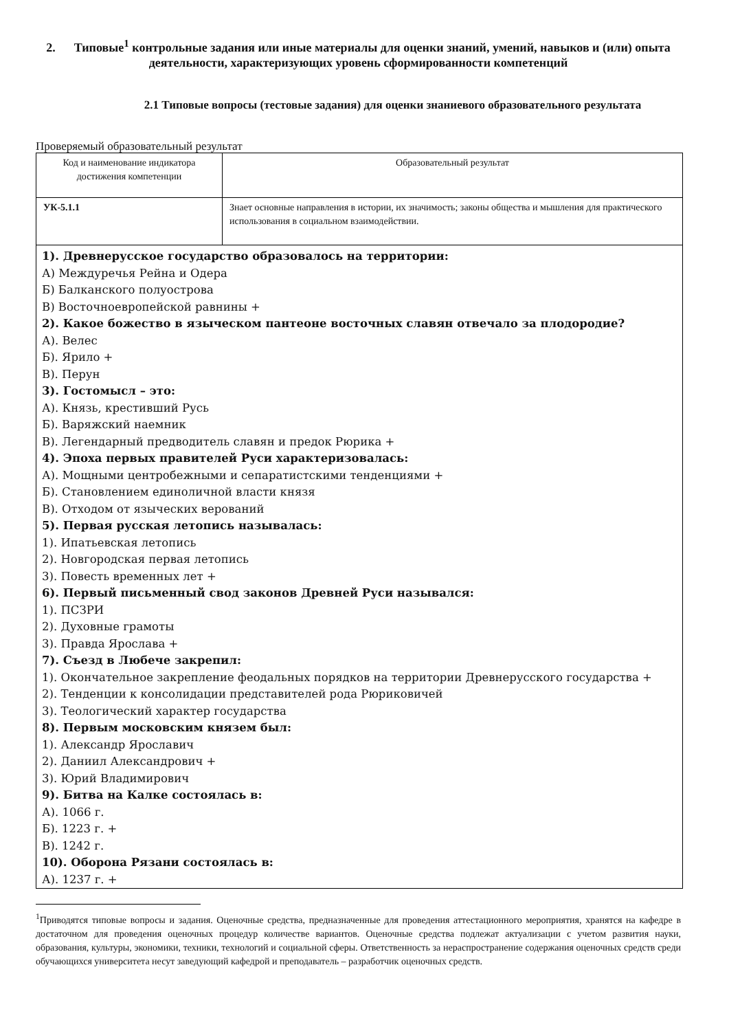2. Типовые<sup>1</sup> контрольные задания или иные материалы для оценки знаний, умений, навыков и (или) опыта деятельности, характеризующих уровень сформированности компетенций
2.1 Типовые вопросы (тестовые задания) для оценки знаниевого образовательного результата
Проверяемый образовательный результат
| Код и наименование индикатора достижения компетенции | Образовательный результат |
| УК-5.1.1 | Знает основные направления в истории, их значимость; законы общества и мышления для практического использования в социальном взаимодействии. |
| 1). Древнерусское государство образовалось на территории: А) Междуречья Рейна и Одера Б) Балканского полуострова В) Восточноевропейской равнины + 2). Какое божество в языческом пантеоне восточных славян отвечало за плодородие? А). Велес Б). Ярило + В). Перун 3). Гостомысл – это: А). Князь, крестивший Русь Б). Варяжский наемник В). Легендарный предводитель славян и предок Рюрика + 4). Эпоха первых правителей Руси характеризовалась: А). Мощными центробежными и сепаратистскими тенденциями + Б). Становлением единоличной власти князя В). Отходом от языческих верований 5). Первая русская летопись называлась: 1). Ипатьевская летопись 2). Новгородская первая летопись 3). Повесть временных лет + 6). Первый письменный свод законов Древней Руси назывался: 1). ПСЗРИ 2). Духовные грамоты 3). Правда Ярослава + 7). Съезд в Любече закрепил: 1). Окончательное закрепление феодальных порядков на территории Древнерусского государства + 2). Тенденции к консолидации представителей рода Рюриковичей 3). Теологический характер государства 8). Первым московским князем был: 1). Александр Ярославич 2). Даниил Александрович + 3). Юрий Владимирович 9). Битва на Калке состоялась в: А). 1066 г. Б). 1223 г. + В). 1242 г. 10). Оборона Рязани состоялась в: А). 1237 г. + | |
<sup>1</sup> Приводятся типовые вопросы и задания. Оценочные средства, предназначенные для проведения аттестационного мероприятия, хранятся на кафедре в достаточном для проведения оценочных процедур количестве вариантов. Оценочные средства подлежат актуализации с учетом развития науки, образования, культуры, экономики, техники, технологий и социальной сферы. Ответственность за нераспространение содержания оценочных средств среди обучающихся университета несут заведующий кафедрой и преподаватель – разработчик оценочных средств.